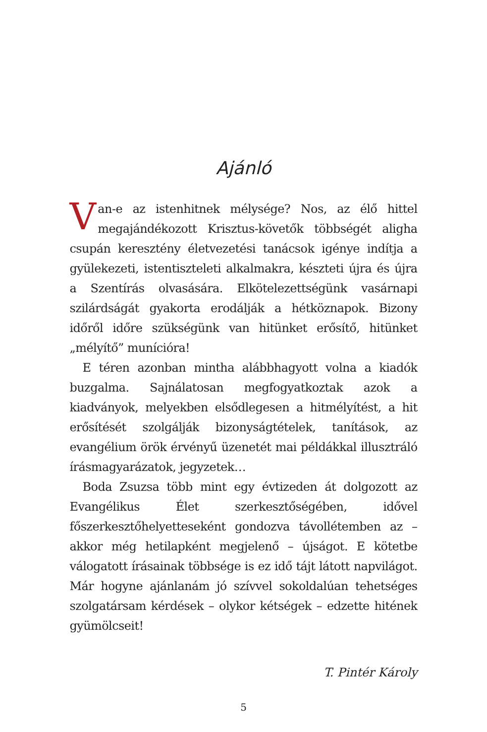Ajánló
Van-e az istenhitnek mélysége? Nos, az élő hittel megajándékozott Krisztus-követők többségét aligha csupán keresztény életvezetési tanácsok igénye indítja a gyülekezeti, istentiszteleti alkalmakra, készteti újra és újra a Szentírás olvasására. Elkötelezettségünk vasárnapi szilárdságát gyakorta erodálják a hétköznapok. Bizony időről időre szükségünk van hitünket erősítő, hitünket „mélyítő” munícióra!
E téren azonban mintha alábbhagyott volna a kiadók buzgalma. Sajnálatosan megfogyatkoztak azok a kiadványok, melyekben elsődlegesen a hitmélyítést, a hit erősítését szolgálják bizonyságtételek, tanítások, az evangélium örök érvényű üzenetét mai példákkal illusztráló írásmagyarázatok, jegyzetek…
Boda Zsuzsa több mint egy évtizeden át dolgozott az Evangélikus Élet szerkesztőségében, idővel főszerkesztőhelyetteseként gondozva távollétemben az – akkor még hetilapként megjelenő – újságot. E kötetbe válogatott írásainak többsége is ez idő tájt látott napvilágot. Már hogyne ajánlanám jó szívvel sokoldalúan tehetséges szolgatársam kérdések – olykor kétségek – edzette hitének gyümölcseit!
T. Pintér Károly
5